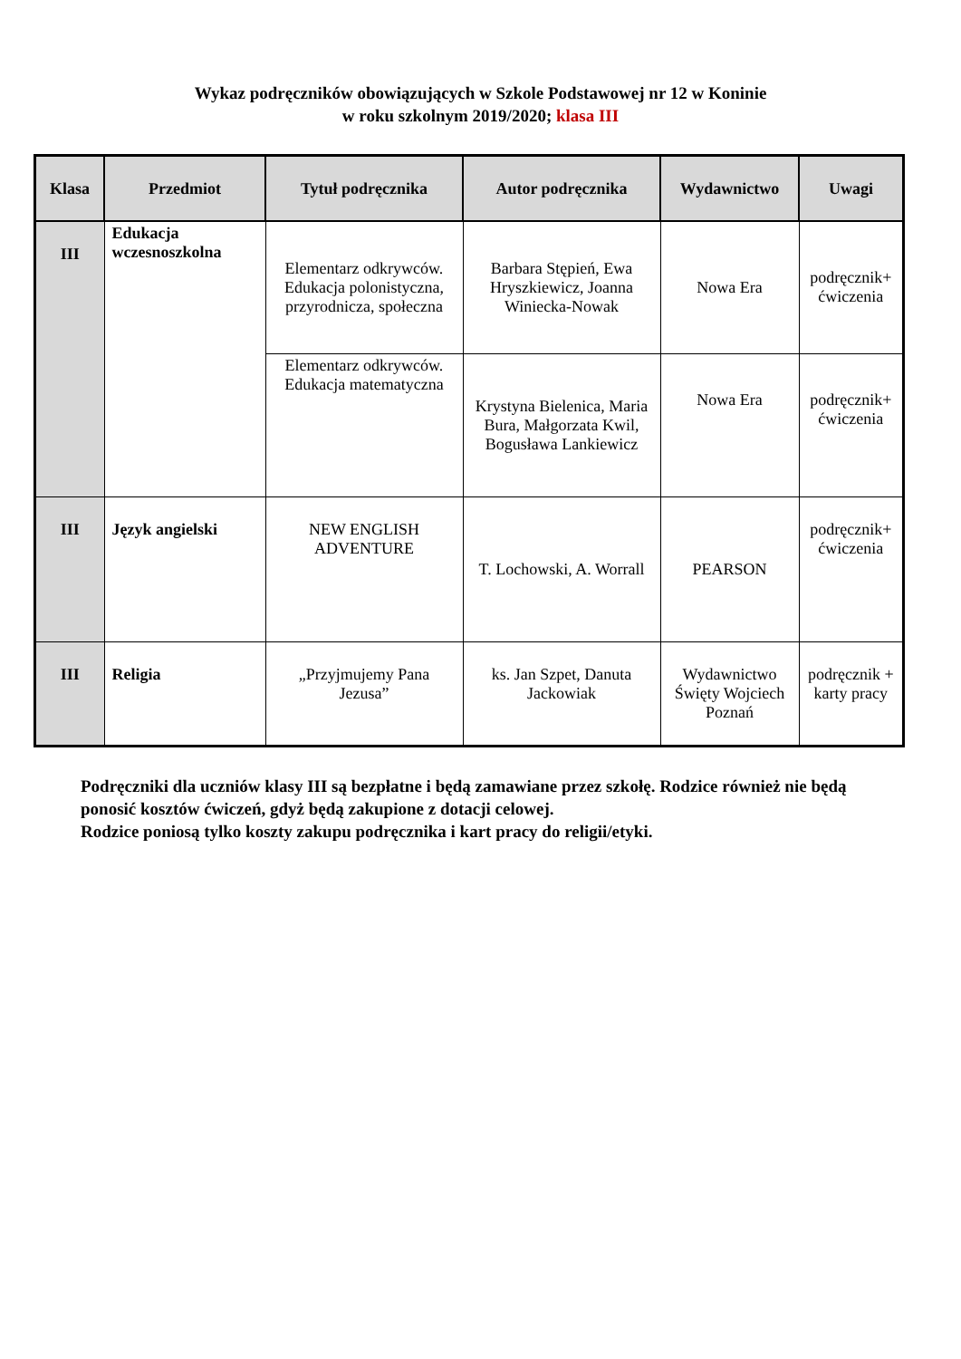Wykaz podręczników obowiązujących w Szkole Podstawowej nr 12 w Koninie
w roku szkolnym 2019/2020; klasa III
| Klasa | Przedmiot | Tytuł podręcznika | Autor podręcznika | Wydawnictwo | Uwagi |
| --- | --- | --- | --- | --- | --- |
| III | Edukacja wczesnoszkolna | Elementarz odkrywców. Edukacja polonistyczna, przyrodnicza, społeczna | Barbara Stępień, Ewa Hryszkiewicz, Joanna Winiecka-Nowak | Nowa Era | podręcznik+ ćwiczenia |
| | | Elementarz odkrywców. Edukacja matematyczna | Krystyna Bielenica, Maria Bura, Małgorzata Kwil, Bogusława Lankiewicz | Nowa Era | podręcznik+ ćwiczenia |
| III | Język angielski | NEW ENGLISH ADVENTURE | T. Lochowski, A. Worrall | PEARSON | podręcznik+ ćwiczenia |
| III | Religia | „Przyjmujemy Pana Jezusa” | ks. Jan Szpet, Danuta Jackowiak | Wydawnictwo Święty Wojciech Poznań | podręcznik + karty pracy |
Podręczniki dla uczniów klasy III są bezpłatne i będą zamawiane przez szkołę. Rodzice również nie będą ponosić kosztów ćwiczeń, gdyż będą zakupione z dotacji celowej.
Rodzice poniosą tylko koszty zakupu podręcznika i kart pracy do religii/etyki.